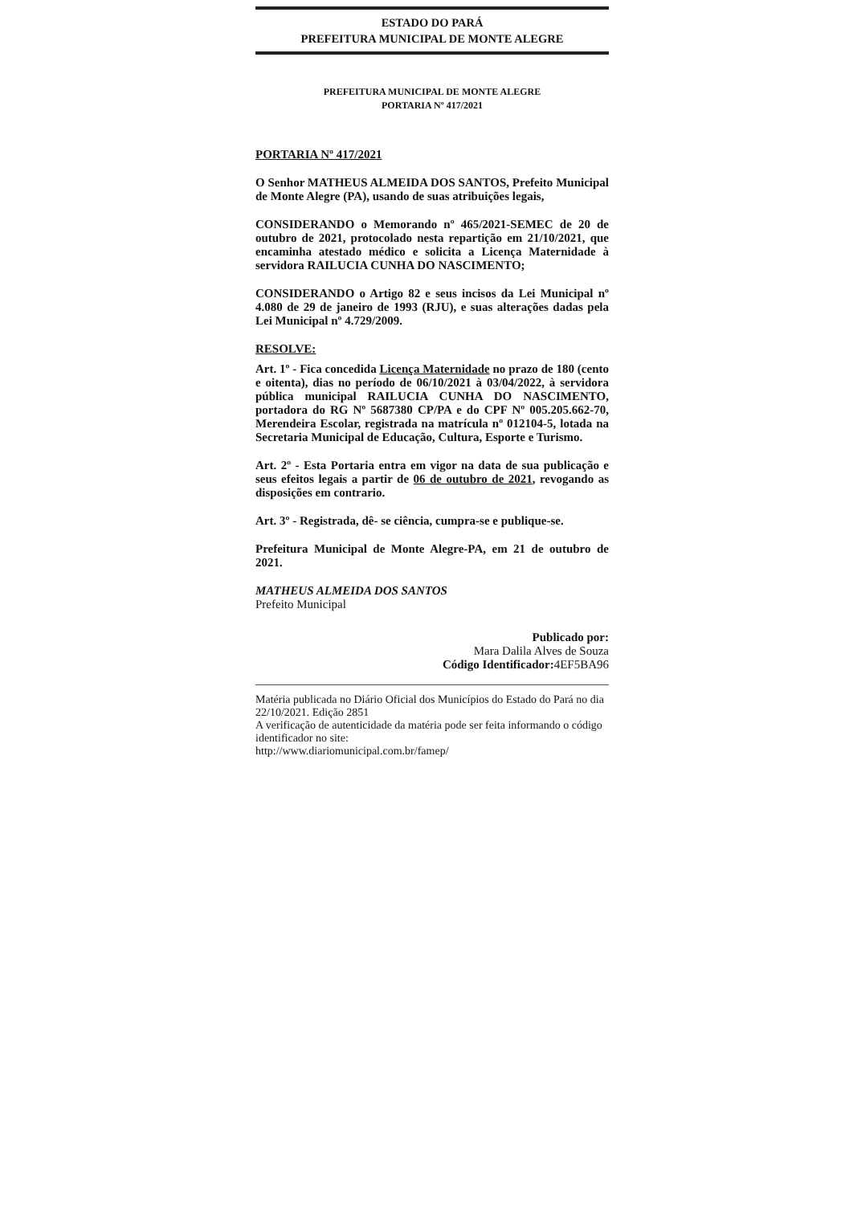ESTADO DO PARÁ
PREFEITURA MUNICIPAL DE MONTE ALEGRE
PREFEITURA MUNICIPAL DE MONTE ALEGRE
PORTARIA Nº 417/2021
PORTARIA Nº 417/2021
O Senhor MATHEUS ALMEIDA DOS SANTOS, Prefeito Municipal de Monte Alegre (PA), usando de suas atribuições legais,
CONSIDERANDO o Memorando nº 465/2021-SEMEC de 20 de outubro de 2021, protocolado nesta repartição em 21/10/2021, que encaminha atestado médico e solicita a Licença Maternidade à servidora RAILUCIA CUNHA DO NASCIMENTO;
CONSIDERANDO o Artigo 82 e seus incisos da Lei Municipal nº 4.080 de 29 de janeiro de 1993 (RJU), e suas alterações dadas pela Lei Municipal nº 4.729/2009.
RESOLVE:
Art. 1º - Fica concedida Licença Maternidade no prazo de 180 (cento e oitenta), dias no período de 06/10/2021 à 03/04/2022, à servidora pública municipal RAILUCIA CUNHA DO NASCIMENTO, portadora do RG Nº 5687380 CP/PA e do CPF Nº 005.205.662-70, Merendeira Escolar, registrada na matrícula nº 012104-5, lotada na Secretaria Municipal de Educação, Cultura, Esporte e Turismo.
Art. 2º - Esta Portaria entra em vigor na data de sua publicação e seus efeitos legais a partir de 06 de outubro de 2021, revogando as disposições em contrario.
Art. 3º - Registrada, dê- se ciência, cumpra-se e publique-se.
Prefeitura Municipal de Monte Alegre-PA, em 21 de outubro de 2021.
MATHEUS ALMEIDA DOS SANTOS
Prefeito Municipal
Publicado por:
Mara Dalila Alves de Souza
Código Identificador: 4EF5BA96
Matéria publicada no Diário Oficial dos Municípios do Estado do Pará no dia 22/10/2021. Edição 2851
A verificação de autenticidade da matéria pode ser feita informando o código identificador no site:
http://www.diariomunicipal.com.br/famep/